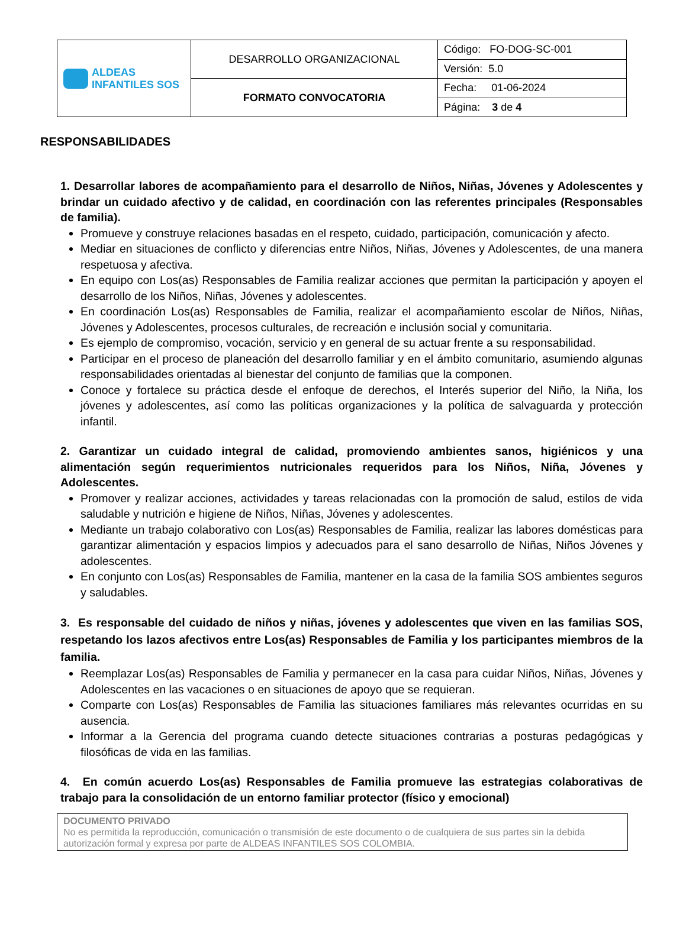| ALDEAS INFANTILES SOS | DESARROLLO ORGANIZACIONAL | Código: FO-DOG-SC-001 |
| | | Versión: 5.0 |
| | FORMATO CONVOCATORIA | Fecha: 01-06-2024 |
| | | Página: 3 de 4 |
RESPONSABILIDADES
1. Desarrollar labores de acompañamiento para el desarrollo de Niños, Niñas, Jóvenes y Adolescentes y brindar un cuidado afectivo y de calidad, en coordinación con las referentes principales (Responsables de familia).
Promueve y construye relaciones basadas en el respeto, cuidado, participación, comunicación y afecto.
Mediar en situaciones de conflicto y diferencias entre Niños, Niñas, Jóvenes y Adolescentes, de una manera respetuosa y afectiva.
En equipo con Los(as) Responsables de Familia realizar acciones que permitan la participación y apoyen el desarrollo de los Niños, Niñas, Jóvenes y adolescentes.
En coordinación Los(as) Responsables de Familia, realizar el acompañamiento escolar de Niños, Niñas, Jóvenes y Adolescentes, procesos culturales, de recreación e inclusión social y comunitaria.
Es ejemplo de compromiso, vocación, servicio y en general de su actuar frente a su responsabilidad.
Participar en el proceso de planeación del desarrollo familiar y en el ámbito comunitario, asumiendo algunas responsabilidades orientadas al bienestar del conjunto de familias que la componen.
Conoce y fortalece su práctica desde el enfoque de derechos, el Interés superior del Niño, la Niña, los jóvenes y adolescentes, así como las políticas organizaciones y la política de salvaguarda y protección infantil.
2. Garantizar un cuidado integral de calidad, promoviendo ambientes sanos, higiénicos y una alimentación según requerimientos nutricionales requeridos para los Niños, Niña, Jóvenes y Adolescentes.
Promover y realizar acciones, actividades y tareas relacionadas con la promoción de salud, estilos de vida saludable y nutrición e higiene de Niños, Niñas, Jóvenes y adolescentes.
Mediante un trabajo colaborativo con Los(as) Responsables de Familia, realizar las labores domésticas para garantizar alimentación y espacios limpios y adecuados para el sano desarrollo de Niñas, Niños Jóvenes y adolescentes.
En conjunto con Los(as) Responsables de Familia, mantener en la casa de la familia SOS ambientes seguros y saludables.
3. Es responsable del cuidado de niños y niñas, jóvenes y adolescentes que viven en las familias SOS, respetando los lazos afectivos entre Los(as) Responsables de Familia y los participantes miembros de la familia.
Reemplazar Los(as) Responsables de Familia y permanecer en la casa para cuidar Niños, Niñas, Jóvenes y Adolescentes en las vacaciones o en situaciones de apoyo que se requieran.
Comparte con Los(as) Responsables de Familia las situaciones familiares más relevantes ocurridas en su ausencia.
Informar a la Gerencia del programa cuando detecte situaciones contrarias a posturas pedagógicas y filosóficas de vida en las familias.
4. En común acuerdo Los(as) Responsables de Familia promueve las estrategias colaborativas de trabajo para la consolidación de un entorno familiar protector (físico y emocional)
DOCUMENTO PRIVADO
No es permitida la reproducción, comunicación o transmisión de este documento o de cualquiera de sus partes sin la debida autorización formal y expresa por parte de ALDEAS INFANTILES SOS COLOMBIA.